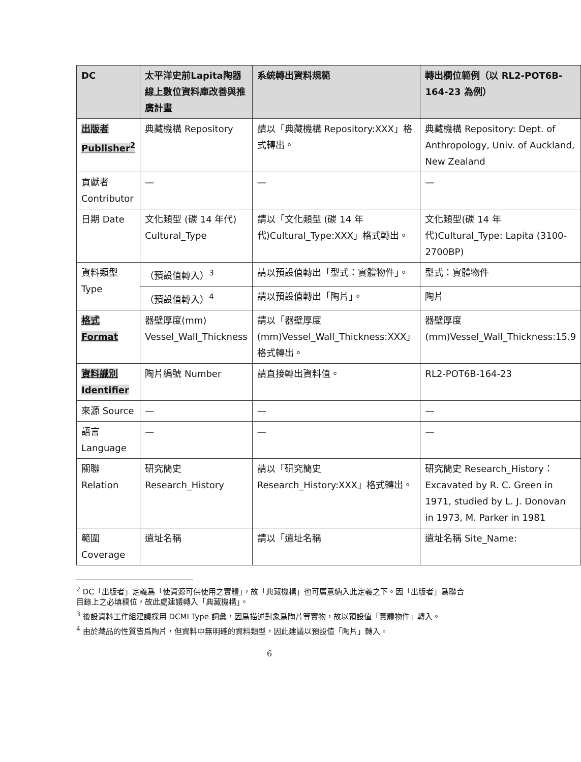| DC | 太平洋史前Lapita陶器線上數位資料庫改善與推廣計畫 | 系統轉出資料規範 | 轉出欄位範例（以 RL2-POT6B-164-23 為例） |
| --- | --- | --- | --- |
| 出版者 Publisher<sup>2</sup> | 典藏機構 Repository | 請以「典藏機構 Repository:XXX」格式轉出。 | 典藏機構 Repository: Dept. of Anthropology, Univ. of Auckland, New Zealand |
| 貢獻者 Contributor | — | — | — |
| 日期 Date | 文化類型 (碳 14 年代) Cultural_Type | 請以「文化類型 (碳 14 年代)Cultural_Type:XXX」格式轉出。 | 文化類型(碳 14 年代)Cultural_Type: Lapita (3100-2700BP) |
| 資料類型 Type | （預設值轉入）<sup>3</sup> | 請以預設值轉出「型式：實體物件」。 | 型式：實體物件 |
| | （預設值轉入）<sup>4</sup> | 請以預設值轉出「陶片」。 | 陶片 |
| 格式 Format | 器壁厚度(mm) Vessel_Wall_Thickness | 請以「器壁厚度(mm)Vessel_Wall_Thickness:XXX」格式轉出。 | 器壁厚度(mm)Vessel_Wall_Thickness:15.9 |
| 資料識別 Identifier | 陶片編號 Number | 請直接轉出資料值。 | RL2-POT6B-164-23 |
| 來源 Source | — | — | — |
| 語言 Language | — | — | — |
| 關聯 Relation | 研究簡史 Research_History | 請以「研究簡史 Research_History:XXX」格式轉出。 | 研究簡史 Research_History：Excavated by R. C. Green in 1971, studied by L. J. Donovan in 1973, M. Parker in 1981 |
| 範圍 Coverage | 遺址名稱 | 請以「遺址名稱 | 遺址名稱 Site_Name: |
<sup>2</sup> DC「出版者」定義爲「使資源可供使用之實體」，故「典藏機構」也可廣意納入此定義之下。因「出版者」爲聯合目錄上之必填欄位，故此處建議轉入「典藏機構」。
<sup>3</sup> 後設資料工作組建議採用 DCMI Type 詞彙，因爲描述對象爲陶片等實物，故以預設值「實體物件」轉入。
<sup>4</sup> 由於藏品的性質皆爲陶片，但資料中無明確的資料類型，因此建議以預設值「陶片」轉入。
6